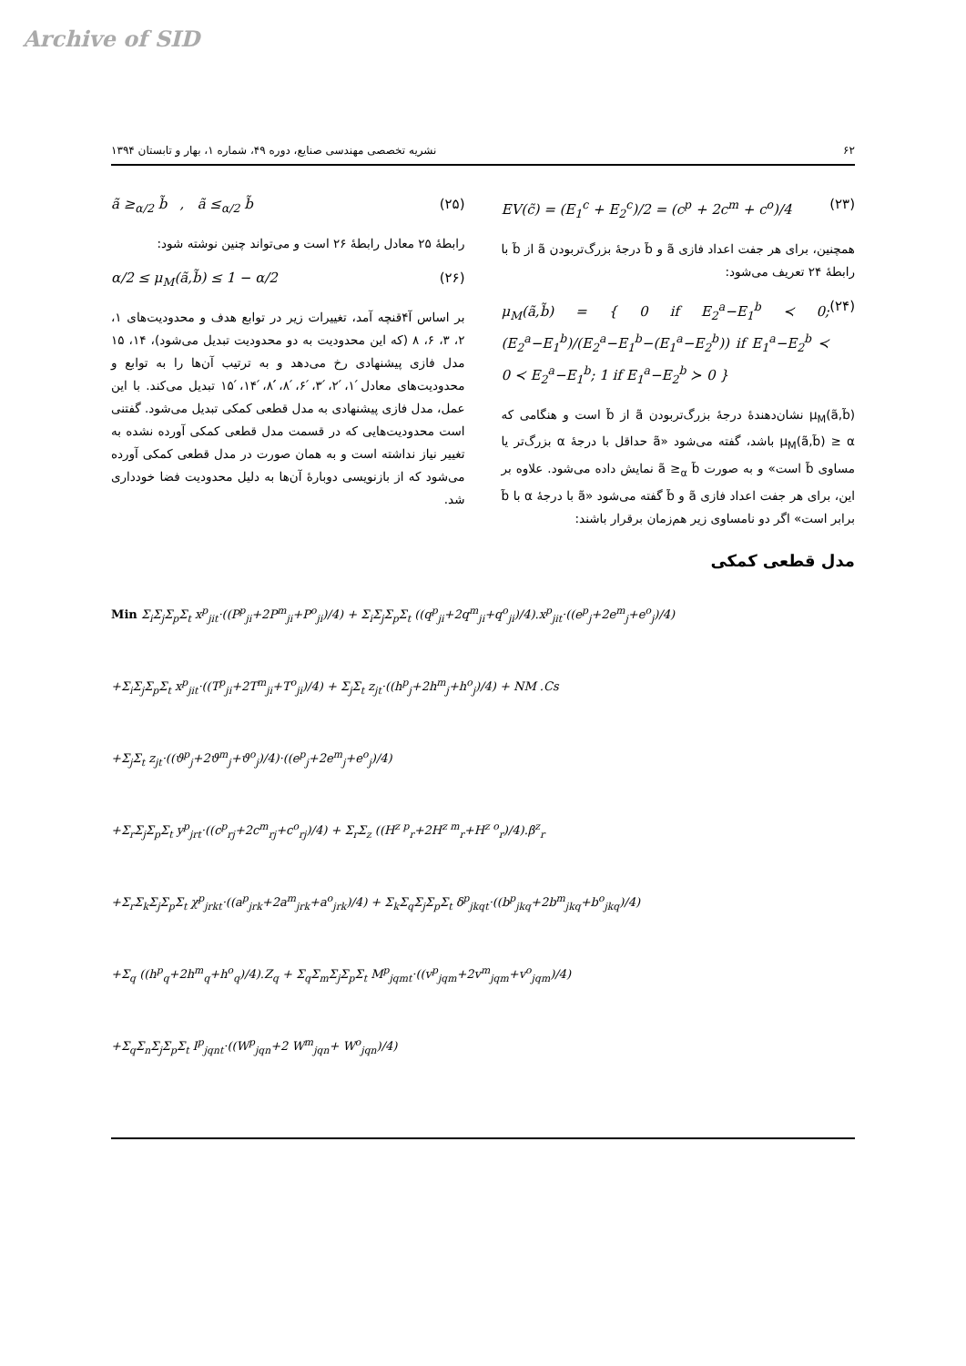Archive of SID
۶۲ نشریه تخصصی مهندسی صنایع، دوره ۴۹، شماره ۱، بهار و تابستان ۱۳۹۴
EV(c̃) = (E<sub>1</sub><sup>c</sup> + E<sub>2</sub><sup>c</sup>)/2 = (c<sup>p</sup> + 2c<sup>m</sup> + c<sup>o</sup>)/4 (۲۳)
همچنین، برای هر جفت اعداد فازی ã و b̃ درجهٔ بزرگ‌تربودن ã از b̃ با رابطهٔ ۲۴ تعریف می‌شود:
μ<sub>M</sub>(ã,b̃) = { 0 if E<sub>2</sub><sup>a</sup>−E<sub>1</sub><sup>b</sup> ≺ 0; (E<sub>2</sub><sup>a</sup>−E<sub>1</sub><sup>b</sup>)/(E<sub>2</sub><sup>a</sup>−E<sub>1</sub><sup>b</sup>−(E<sub>1</sub><sup>a</sup>−E<sub>2</sub><sup>b</sup>)) if E<sub>1</sub><sup>a</sup>−E<sub>2</sub><sup>b</sup> ≺ 0 ≺ E<sub>2</sub><sup>a</sup>−E<sub>1</sub><sup>b</sup>; 1 if E<sub>1</sub><sup>a</sup>−E<sub>2</sub><sup>b</sup> ≻ 0 } (۲۴)
μ<sub>M</sub>(ã,b̃) نشان‌دهندهٔ درجهٔ بزرگ‌تربودن ã از b̃ است و هنگامی که μ<sub>M</sub>(ã,b̃) ≥ α باشد، گفته می‌شود «ã حداقل با درجهٔ α بزرگ‌تر یا مساوی b̃ است» و به صورت ã ≥<sub>α</sub> b̃ نمایش داده می‌شود. علاوه بر این، برای هر جفت اعداد فازی ã و b̃ گفته می‌شود «ã با درجهٔ α با b̃ برابر است» اگر دو نامساوی زیر هم‌زمان برقرار باشند:
ã ≥<sub>α/2</sub> b̃ , ã ≤<sub>α/2</sub> b̃ (۲۵)
رابطهٔ ۲۵ معادل رابطهٔ ۲۶ است و می‌تواند چنین نوشته شود:
α/2 ≤ μ<sub>M</sub>(ã,b̃) ≤ 1 − α/2 (۲۶)
بر اساس آ۴قنچه آمد، تغییرات زیر در توابع هدف و محدودیت‌های ۱، ۲، ۳، ۶، ۸ (که این محدودیت به دو محدودیت تبدیل می‌شود)، ۱۴، ۱۵ مدل فازی پیشنهادی رخ می‌دهد و به ترتیب آن‌ها را به توابع و محدودیت‌های معادل ́۱، ́۲، ́۳، ́۶، ́۸، ́́۸، ́۱۴، ́۱۵ تبدیل می‌کند. با این عمل، مدل فازی پیشنهادی به مدل قطعی کمکی تبدیل می‌شود. گفتنی است محدودیت‌هایی که در قسمت مدل قطعی کمکی آورده نشده به تغییر نیاز نداشته است و به همان صورت در مدل قطعی کمکی آورده می‌شود که از بازنویسی دوبارهٔ آن‌ها به دلیل محدودیت فضا خودداری شد.
مدل قطعی کمکی
Min Σ<sub>i</sub>Σ<sub>j</sub>Σ<sub>p</sub>Σ<sub>t</sub> x<sup>p</sup><sub>jit</sub>·((P<sup>p</sup><sub>ji</sub>+2P<sup>m</sup><sub>ji</sub>+P<sup>o</sup><sub>ji</sub>)/4) + Σ<sub>i</sub>Σ<sub>j</sub>Σ<sub>p</sub>Σ<sub>t</sub> ((q<sup>p</sup><sub>ji</sub>+2q<sup>m</sup><sub>ji</sub>+q<sup>o</sup><sub>ji</sub>)/4).x<sup>p</sup><sub>jit</sub>·((e<sup>p</sup><sub>j</sub>+2e<sup>m</sup><sub>j</sub>+e<sup>o</sup><sub>j</sub>)/4)
+Σ<sub>i</sub>Σ<sub>j</sub>Σ<sub>p</sub>Σ<sub>t</sub> x<sup>p</sup><sub>jit</sub>·((T<sup>p</sup><sub>ji</sub>+2T<sup>m</sup><sub>ji</sub>+T<sup>o</sup><sub>ji</sub>)/4) + Σ<sub>j</sub>Σ<sub>t</sub> z<sub>jt</sub>·((h<sup>p</sup><sub>j</sub>+2h<sup>m</sup><sub>j</sub>+h<sup>o</sup><sub>j</sub>)/4) + NM .Cs
+Σ<sub>j</sub>Σ<sub>t</sub> z<sub>jt</sub>·((ϑ<sup>p</sup><sub>j</sub>+2ϑ<sup>m</sup><sub>j</sub>+ϑ<sup>o</sup><sub>j</sub>)/4)·((e<sup>p</sup><sub>j</sub>+2e<sup>m</sup><sub>j</sub>+e<sup>o</sup><sub>j</sub>)/4)
+Σ<sub>r</sub>Σ<sub>j</sub>Σ<sub>p</sub>Σ<sub>t</sub> y<sup>p</sup><sub>jrt</sub>·((c<sup>p</sup><sub>rj</sub>+2c<sup>m</sup><sub>rj</sub>+c<sup>o</sup><sub>rj</sub>)/4) + Σ<sub>r</sub>Σ<sub>z</sub> ((H<sup>z p</sup><sub>r</sub>+2H<sup>z m</sup><sub>r</sub>+H<sup>z o</sup><sub>r</sub>)/4).β<sup>z</sup><sub>r</sub>
+Σ<sub>r</sub>Σ<sub>k</sub>Σ<sub>j</sub>Σ<sub>p</sub>Σ<sub>t</sub> χ<sup>p</sup><sub>jrkt</sub>·((a<sup>p</sup><sub>jrk</sub>+2a<sup>m</sup><sub>jrk</sub>+a<sup>o</sup><sub>jrk</sub>)/4) + Σ<sub>k</sub>Σ<sub>q</sub>Σ<sub>j</sub>Σ<sub>p</sub>Σ<sub>t</sub> δ<sup>p</sup><sub>jkqt</sub>·((b<sup>p</sup><sub>jkq</sub>+2b<sup>m</sup><sub>jkq</sub>+b<sup>o</sup><sub>jkq</sub>)/4)
+Σ<sub>q</sub> ((h<sup>p</sup><sub>q</sub>+2h<sup>m</sup><sub>q</sub>+h<sup>o</sup><sub>q</sub>)/4).Z<sub>q</sub> + Σ<sub>q</sub>Σ<sub>m</sub>Σ<sub>j</sub>Σ<sub>p</sub>Σ<sub>t</sub> M<sup>p</sup><sub>jqmt</sub>·((v<sup>p</sup><sub>jqm</sub>+2v<sup>m</sup><sub>jqm</sub>+v<sup>o</sup><sub>jqm</sub>)/4)
+Σ<sub>q</sub>Σ<sub>n</sub>Σ<sub>j</sub>Σ<sub>p</sub>Σ<sub>t</sub> I<sup>p</sup><sub>jqnt</sub>·((W<sup>p</sup><sub>jqn</sub>+2 W<sup>m</sup><sub>jqn</sub>+ W<sup>o</sup><sub>jqn</sub>)/4)